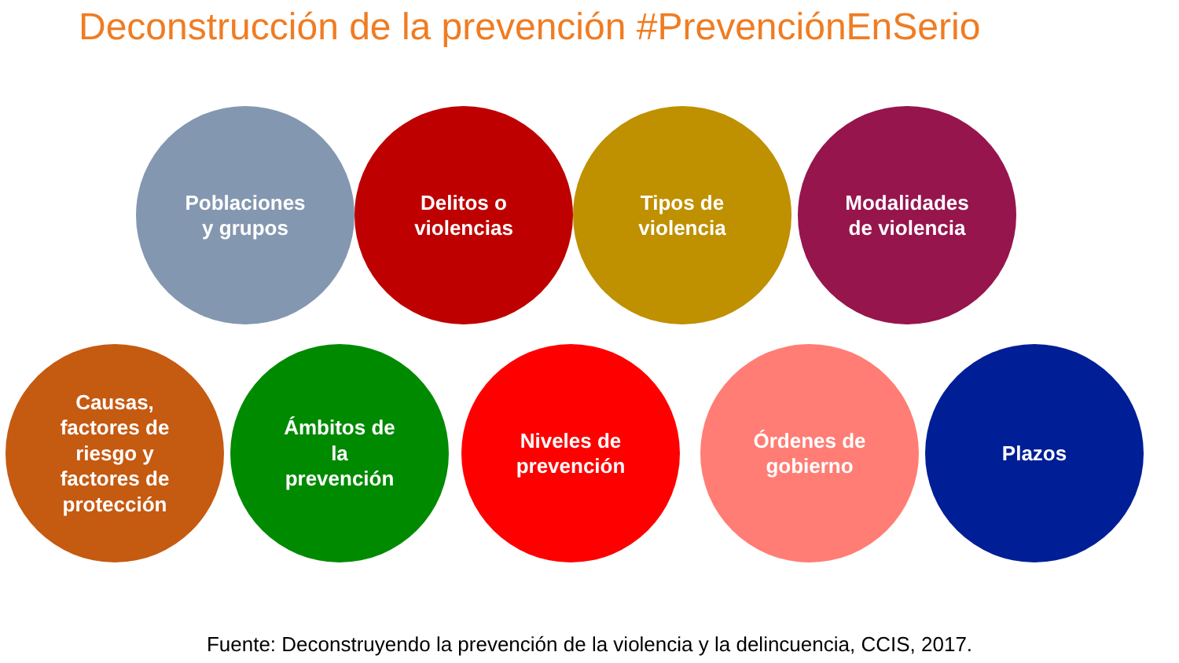Deconstrucción de la prevención #PrevenciónEnSerio
Poblaciones
y grupos
Delitos o
violencias
Tipos de
violencia
Modalidades
de violencia
Causas,
factores de
riesgo y
factores de
protección
Ámbitos de
la
prevención
Niveles de
prevención
Órdenes de
gobierno
Plazos
Fuente: Deconstruyendo la prevención de la violencia y la delincuencia, CCIS, 2017.